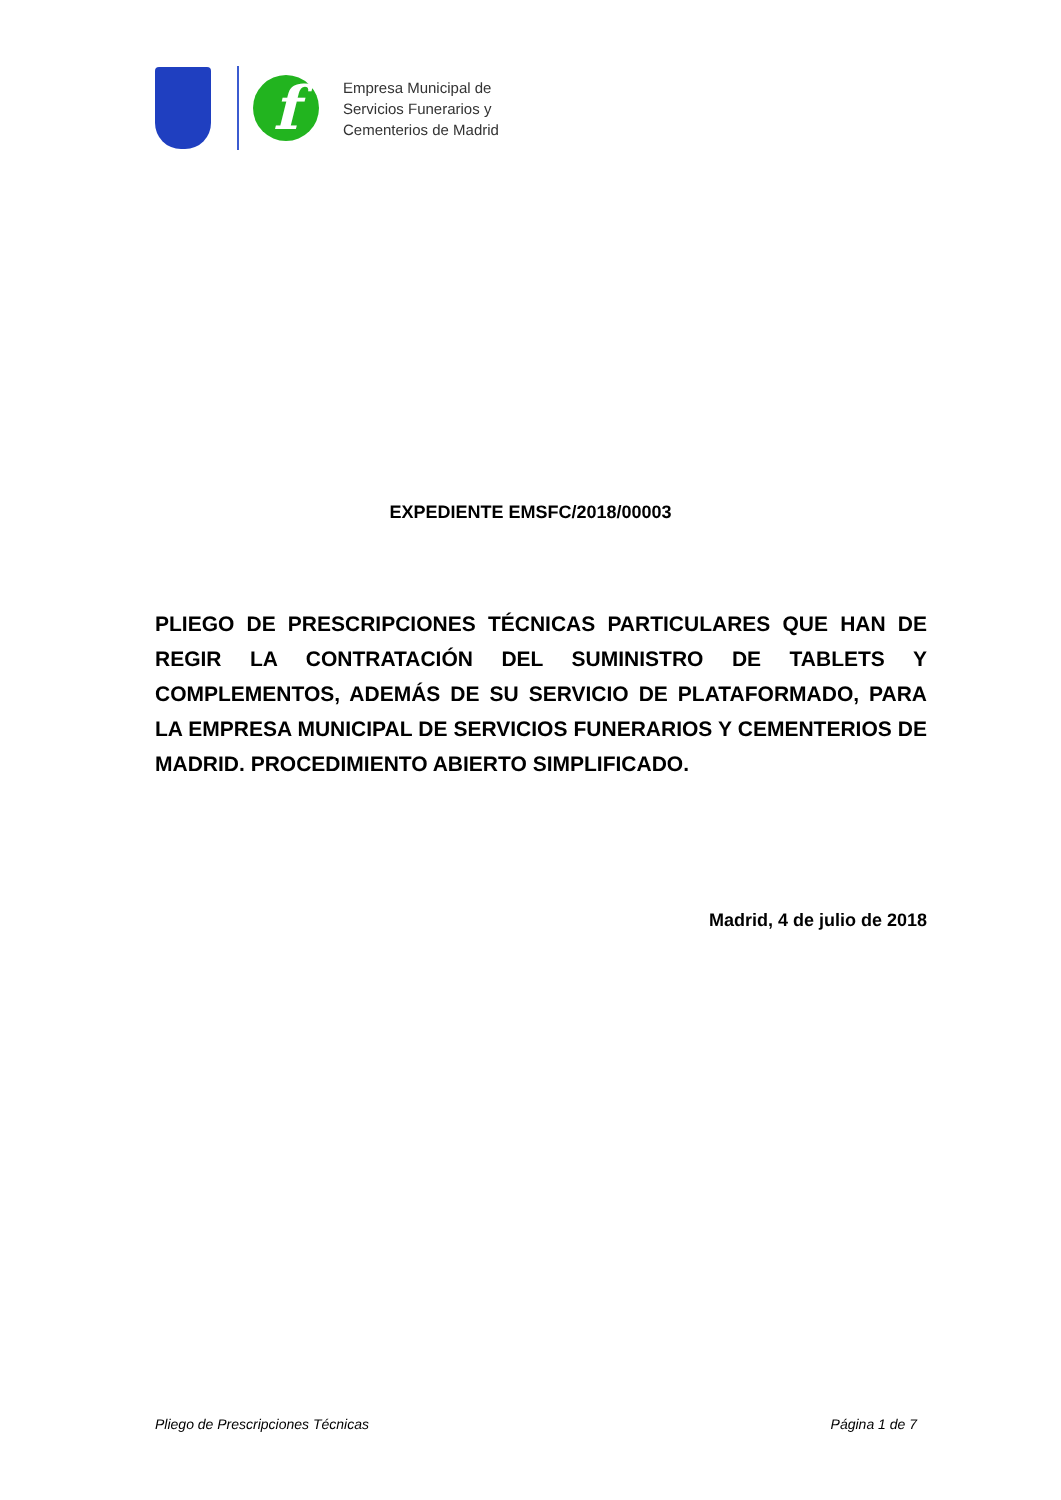f
Empresa Municipal de
Servicios Funerarios y
Cementerios de Madrid
EXPEDIENTE EMSFC/2018/00003
PLIEGO DE PRESCRIPCIONES TÉCNICAS PARTICULARES QUE HAN DE REGIR LA CONTRATACIÓN DEL SUMINISTRO DE TABLETS Y COMPLEMENTOS, ADEMÁS DE SU SERVICIO DE PLATAFORMADO, PARA LA EMPRESA MUNICIPAL DE SERVICIOS FUNERARIOS Y CEMENTERIOS DE MADRID. PROCEDIMIENTO ABIERTO SIMPLIFICADO.
Madrid, 4 de julio de 2018
Pliego de Prescripciones Técnicas Página 1 de 7